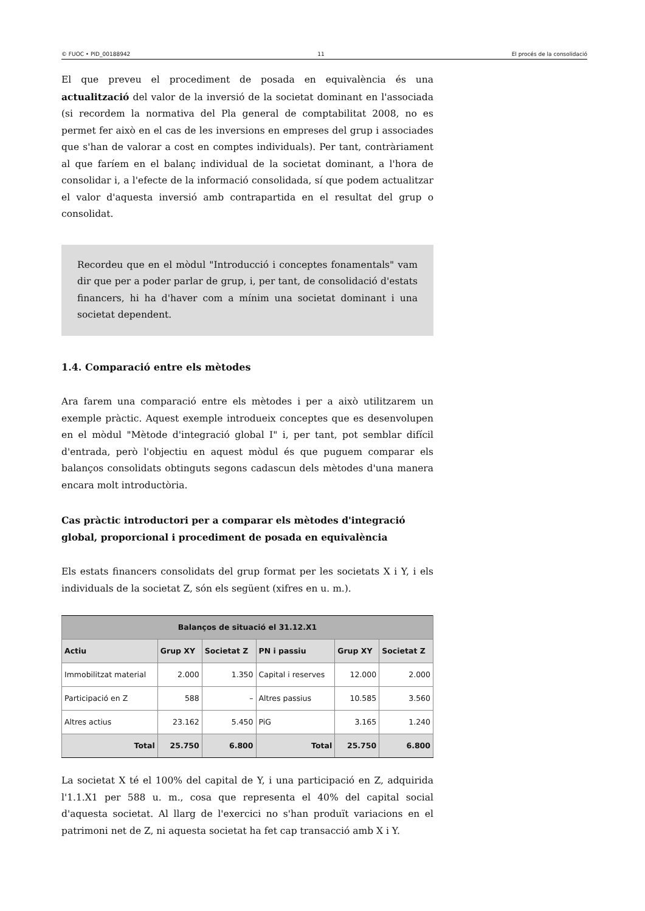© FUOC • PID_00188942 11 El procés de la consolidació
El que preveu el procediment de posada en equivalència és una actualització del valor de la inversió de la societat dominant en l'associada (si recordem la normativa del Pla general de comptabilitat 2008, no es permet fer això en el cas de les inversions en empreses del grup i associades que s'han de valorar a cost en comptes individuals). Per tant, contràriament al que faríem en el balanç individual de la societat dominant, a l'hora de consolidar i, a l'efecte de la informació consolidada, sí que podem actualitzar el valor d'aquesta inversió amb contrapartida en el resultat del grup o consolidat.
Recordeu que en el mòdul "Introducció i conceptes fonamentals" vam dir que per a poder parlar de grup, i, per tant, de consolidació d'estats financers, hi ha d'haver com a mínim una societat dominant i una societat dependent.
1.4. Comparació entre els mètodes
Ara farem una comparació entre els mètodes i per a això utilitzarem un exemple pràctic. Aquest exemple introdueix conceptes que es desenvolupen en el mòdul "Mètode d'integració global I" i, per tant, pot semblar difícil d'entrada, però l'objectiu en aquest mòdul és que puguem comparar els balanços consolidats obtinguts segons cadascun dels mètodes d'una manera encara molt introductòria.
Cas pràctic introductori per a comparar els mètodes d'integració global, proporcional i procediment de posada en equivalència
Els estats financers consolidats del grup format per les societats X i Y, i els individuals de la societat Z, són els següent (xifres en u. m.).
| Balanços de situació el 31.12.X1 | | | | | |
| --- | --- | --- | --- | --- | --- |
| Actiu | Grup XY | Societat Z | PN i passiu | Grup XY | Societat Z |
| Immobilitzat material | 2.000 | 1.350 | Capital i reserves | 12.000 | 2.000 |
| Participació en Z | 588 | – | Altres passius | 10.585 | 3.560 |
| Altres actius | 23.162 | 5.450 | PiG | 3.165 | 1.240 |
| Total | 25.750 | 6.800 | Total | 25.750 | 6.800 |
La societat X té el 100% del capital de Y, i una participació en Z, adquirida l'1.1.X1 per 588 u. m., cosa que representa el 40% del capital social d'aquesta societat. Al llarg de l'exercici no s'han produït variacions en el patrimoni net de Z, ni aquesta societat ha fet cap transacció amb X i Y.